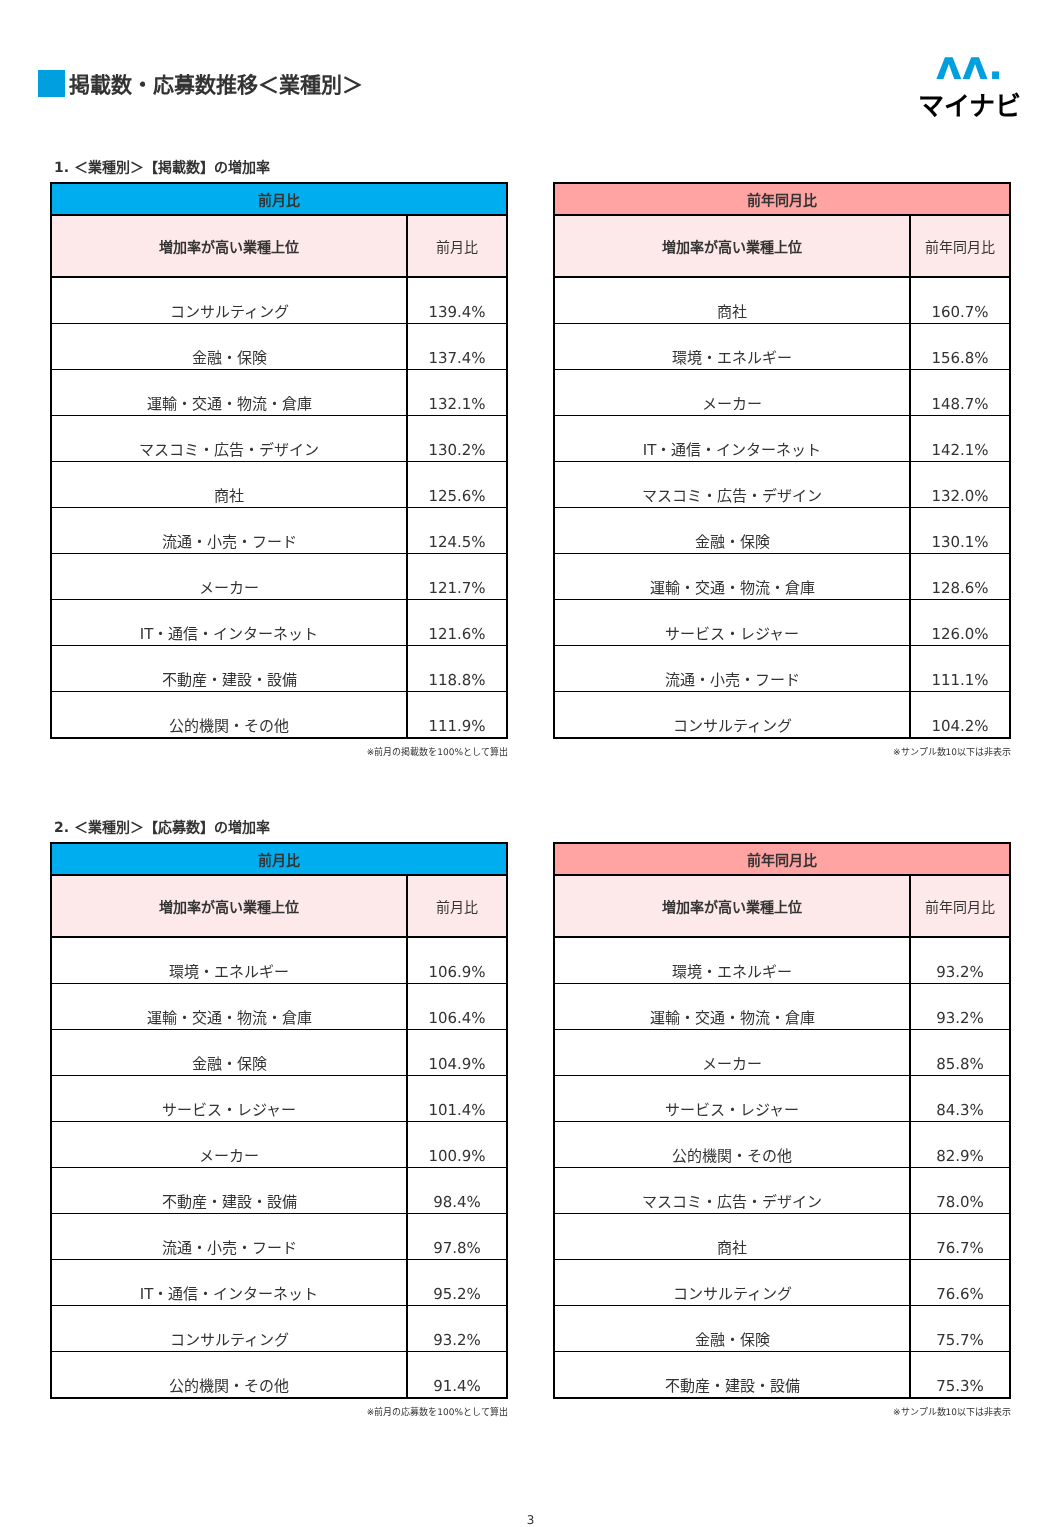掲載数・応募数推移＜業種別＞
ʌʌ.
マイナビ
1. ＜業種別＞【掲載数】の増加率
| 前月比 | |
| --- | --- |
| 増加率が高い業種上位 | 前月比 |
| コンサルティング | 139.4% |
| 金融・保険 | 137.4% |
| 運輸・交通・物流・倉庫 | 132.1% |
| マスコミ・広告・デザイン | 130.2% |
| 商社 | 125.6% |
| 流通・小売・フード | 124.5% |
| メーカー | 121.7% |
| IT・通信・インターネット | 121.6% |
| 不動産・建設・設備 | 118.8% |
| 公的機関・その他 | 111.9% |
※前月の掲載数を100%として算出
| 前年同月比 | |
| --- | --- |
| 増加率が高い業種上位 | 前年同月比 |
| 商社 | 160.7% |
| 環境・エネルギー | 156.8% |
| メーカー | 148.7% |
| IT・通信・インターネット | 142.1% |
| マスコミ・広告・デザイン | 132.0% |
| 金融・保険 | 130.1% |
| 運輸・交通・物流・倉庫 | 128.6% |
| サービス・レジャー | 126.0% |
| 流通・小売・フード | 111.1% |
| コンサルティング | 104.2% |
※サンプル数10以下は非表示
2. ＜業種別＞【応募数】の増加率
| 前月比 | |
| --- | --- |
| 増加率が高い業種上位 | 前月比 |
| 環境・エネルギー | 106.9% |
| 運輸・交通・物流・倉庫 | 106.4% |
| 金融・保険 | 104.9% |
| サービス・レジャー | 101.4% |
| メーカー | 100.9% |
| 不動産・建設・設備 | 98.4% |
| 流通・小売・フード | 97.8% |
| IT・通信・インターネット | 95.2% |
| コンサルティング | 93.2% |
| 公的機関・その他 | 91.4% |
※前月の応募数を100%として算出
| 前年同月比 | |
| --- | --- |
| 増加率が高い業種上位 | 前年同月比 |
| 環境・エネルギー | 93.2% |
| 運輸・交通・物流・倉庫 | 93.2% |
| メーカー | 85.8% |
| サービス・レジャー | 84.3% |
| 公的機関・その他 | 82.9% |
| マスコミ・広告・デザイン | 78.0% |
| 商社 | 76.7% |
| コンサルティング | 76.6% |
| 金融・保険 | 75.7% |
| 不動産・建設・設備 | 75.3% |
※サンプル数10以下は非表示
3